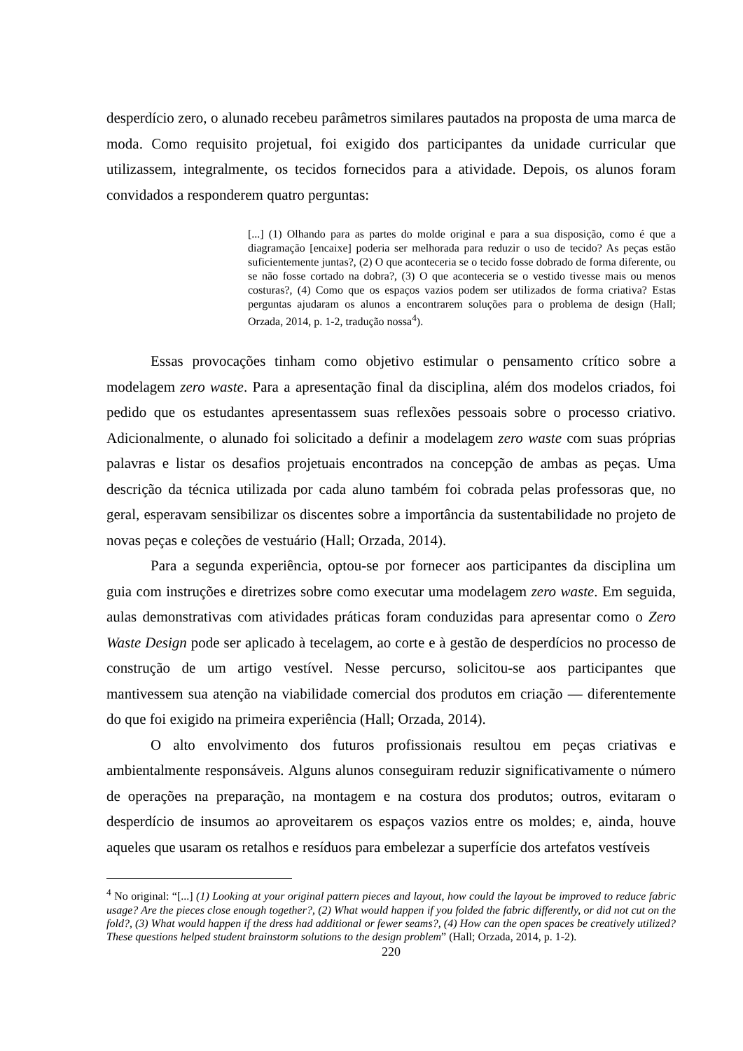desperdício zero, o alunado recebeu parâmetros similares pautados na proposta de uma marca de moda. Como requisito projetual, foi exigido dos participantes da unidade curricular que utilizassem, integralmente, os tecidos fornecidos para a atividade. Depois, os alunos foram convidados a responderem quatro perguntas:
[...] (1) Olhando para as partes do molde original e para a sua disposição, como é que a diagramação [encaixe] poderia ser melhorada para reduzir o uso de tecido? As peças estão suficientemente juntas?, (2) O que aconteceria se o tecido fosse dobrado de forma diferente, ou se não fosse cortado na dobra?, (3) O que aconteceria se o vestido tivesse mais ou menos costuras?, (4) Como que os espaços vazios podem ser utilizados de forma criativa? Estas perguntas ajudaram os alunos a encontrarem soluções para o problema de design (Hall; Orzada, 2014, p. 1-2, tradução nossa<sup>4</sup>).
Essas provocações tinham como objetivo estimular o pensamento crítico sobre a modelagem zero waste. Para a apresentação final da disciplina, além dos modelos criados, foi pedido que os estudantes apresentassem suas reflexões pessoais sobre o processo criativo. Adicionalmente, o alunado foi solicitado a definir a modelagem zero waste com suas próprias palavras e listar os desafios projetuais encontrados na concepção de ambas as peças. Uma descrição da técnica utilizada por cada aluno também foi cobrada pelas professoras que, no geral, esperavam sensibilizar os discentes sobre a importância da sustentabilidade no projeto de novas peças e coleções de vestuário (Hall; Orzada, 2014).
Para a segunda experiência, optou-se por fornecer aos participantes da disciplina um guia com instruções e diretrizes sobre como executar uma modelagem zero waste. Em seguida, aulas demonstrativas com atividades práticas foram conduzidas para apresentar como o Zero Waste Design pode ser aplicado à tecelagem, ao corte e à gestão de desperdícios no processo de construção de um artigo vestível. Nesse percurso, solicitou-se aos participantes que mantivessem sua atenção na viabilidade comercial dos produtos em criação — diferentemente do que foi exigido na primeira experiência (Hall; Orzada, 2014).
O alto envolvimento dos futuros profissionais resultou em peças criativas e ambientalmente responsáveis. Alguns alunos conseguiram reduzir significativamente o número de operações na preparação, na montagem e na costura dos produtos; outros, evitaram o desperdício de insumos ao aproveitarem os espaços vazios entre os moldes; e, ainda, houve aqueles que usaram os retalhos e resíduos para embelezar a superfície dos artefatos vestíveis
<sup>4</sup> No original: “[...] (1) Looking at your original pattern pieces and layout, how could the layout be improved to reduce fabric usage? Are the pieces close enough together?, (2) What would happen if you folded the fabric differently, or did not cut on the fold?, (3) What would happen if the dress had additional or fewer seams?, (4) How can the open spaces be creatively utilized? These questions helped student brainstorm solutions to the design problem” (Hall; Orzada, 2014, p. 1-2).
220